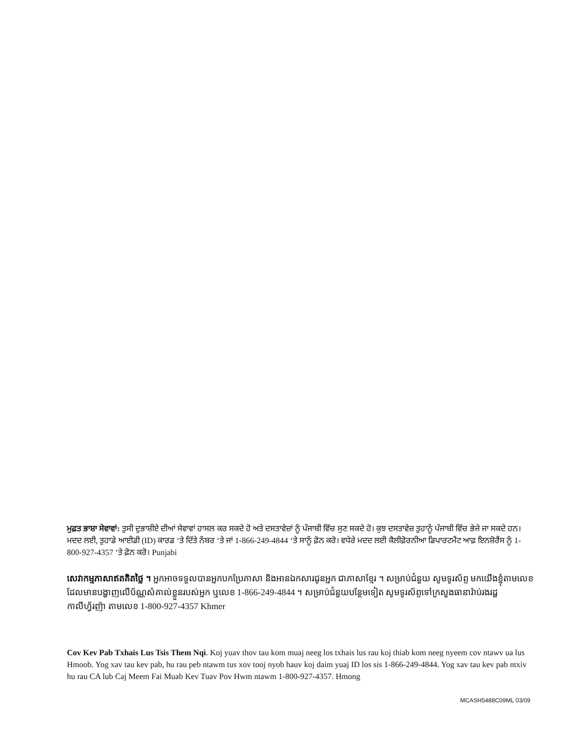ਮੁਫ਼ਤ ਭਾਸ਼ਾ ਸੇਵਾਵਾਂ: ਤੁਸੀ ਦੁਭਾਸ਼ੀਏ ਦੀਆਂ ਸੇਵਾਵਾਂ ਹਾਸਲ ਕਰ ਸਕਦੇ ਹੋ ਅਤੇ ਦਸਤਾਵੇਜ਼ਾਂ ਨੂੰ ਪੰਜਾਬੀ ਵਿੱਚ ਸੁਣ ਸਕਦੇ ਹੋ। ਕੁਝ ਦਸਤਾਵੇਜ਼ ਤੁਹਾਨੂੰ ਪੰਜਾਬੀ ਵਿੱਚ ਭੇਜੇ ਜਾ ਸਕਦੇ ਹਨ। ਮਦਦ ਲਈ, ਤੁਹਾਡੇ ਆਈਡੀ (ID) ਕਾਰਡ ‘ਤੇ ਦਿੱਤੇ ਨੰਬਰ ‘ਤੇ ਜਾਂ 1-866-249-4844 ‘ਤੇ ਸਾਨੂੰ ਫ਼ੋਨ ਕਰੋ। ਵਧੇਰੇ ਮਦਦ ਲਈ ਕੈਲੀਫ਼ੋਰਨੀਆ ਡਿਪਾਰਟਮੈਂਟ ਆਫ਼ ਇਨਸ਼ੋਰੈਂਸ ਨੂੰ 1-800-927-4357 ‘ਤੇ ਫ਼ੋਨ ਕਰੋ। Punjabi
សេវាកម្មភាសាឥតគិតថ្លៃ ។ អ្នកអាចទទួលបានអ្នកបកប្រែភាសា និងអានឯកសារជូនអ្នក ជាភាសាខ្មែរ ។ សម្រាប់ជំនួយ សូមទូរស័ព្ទ មកយើងខ្ញុំតាមលេខដែលមានបង្ហាញលើប័ណ្ណសំគាល់ខ្លួនរបស់អ្នក ឬលេខ 1-866-249-4844 ។ សម្រាប់ជំនួយបន្ថែមទៀត សូមទូរស័ព្ទទៅក្រសួងធានារ៉ាប់រងរដ្ឋកាលីហ្វ័រញ៉ា តាមលេខ 1-800-927-4357 Khmer
Cov Kev Pab Txhais Lus Tsis Them Nqi. Koj yuav thov tau kom muaj neeg los txhais lus rau koj thiab kom neeg nyeem cov ntawv ua lus Hmoob. Yog xav tau kev pab, hu rau peb ntawm tus xov tooj nyob hauv koj daim yuaj ID los sis 1-866-249-4844. Yog xav tau kev pab ntxiv hu rau CA lub Caj Meem Fai Muab Kev Tuav Pov Hwm ntawm 1-800-927-4357. Hmong
MCASH5488C09ML 03/09